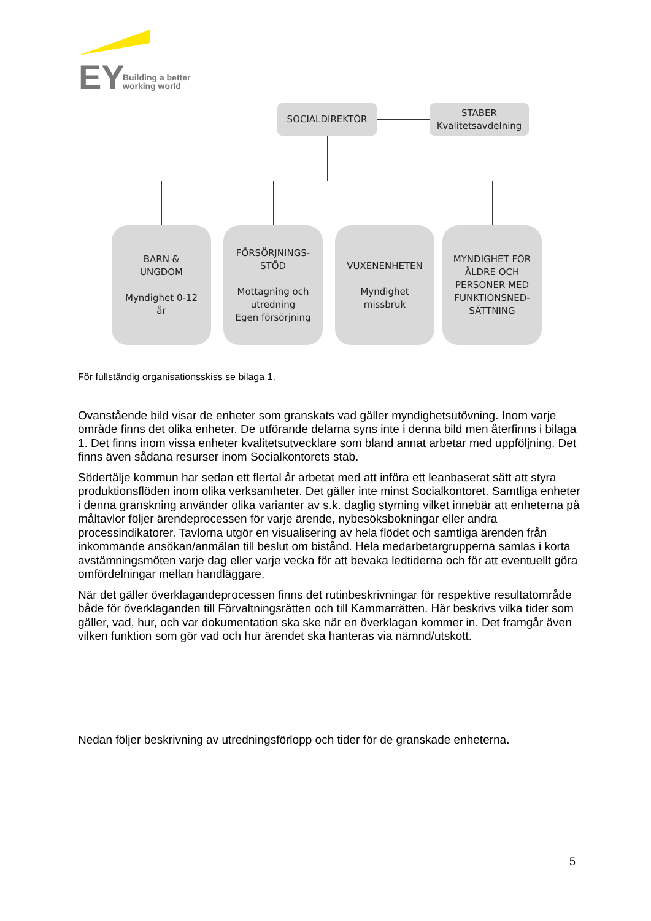EY
Building a better
working world
SOCIALDIREKTÖR
STABER
Kvalitetsavdelning
BARN &
UNGDOM
Myndighet 0-12
år
FÖRSÖRJNINGS-
STÖD
Mottagning och
utredning
Egen försörjning
VUXENENHETEN
Myndighet
missbruk
MYNDIGHET FÖR
ÄLDRE OCH
PERSONER MED
FUNKTIONSNED-
SÄTTNING
För fullständig organisationsskiss se bilaga 1.
Ovanstående bild visar de enheter som granskats vad gäller myndighetsutövning. Inom varje område finns det olika enheter. De utförande delarna syns inte i denna bild men återfinns i bilaga 1. Det finns inom vissa enheter kvalitetsutvecklare som bland annat arbetar med uppföljning. Det finns även sådana resurser inom Socialkontorets stab.
Södertälje kommun har sedan ett flertal år arbetat med att införa ett leanbaserat sätt att styra produktionsflöden inom olika verksamheter. Det gäller inte minst Socialkontoret. Samtliga enheter i denna granskning använder olika varianter av s.k. daglig styrning vilket innebär att enheterna på måltavlor följer ärendeprocessen för varje ärende, nybesöksbokningar eller andra processindikatorer. Tavlorna utgör en visualisering av hela flödet och samtliga ärenden från inkommande ansökan/anmälan till beslut om bistånd. Hela medarbetargrupperna samlas i korta avstämningsmöten varje dag eller varje vecka för att bevaka ledtiderna och för att eventuellt göra omfördelningar mellan handläggare.
När det gäller överklagandeprocessen finns det rutinbeskrivningar för respektive resultatområde både för överklaganden till Förvaltningsrätten och till Kammarrätten. Här beskrivs vilka tider som gäller, vad, hur, och var dokumentation ska ske när en överklagan kommer in. Det framgår även vilken funktion som gör vad och hur ärendet ska hanteras via nämnd/utskott.
Nedan följer beskrivning av utredningsförlopp och tider för de granskade enheterna.
5